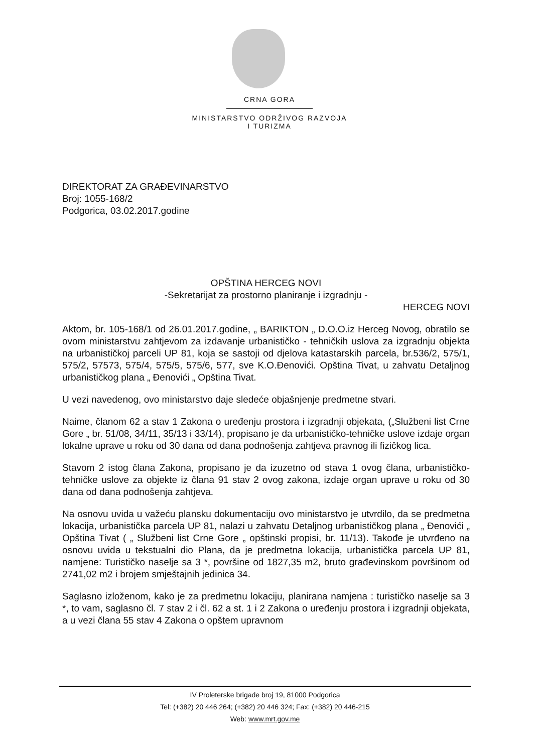CRNA GORA
MINISTARSTVO ODRŽIVOG RAZVOJA
I TURIZMA
DIREKTORAT ZA GRAĐEVINARSTVO
Broj: 1055-168/2
Podgorica, 03.02.2017.godine
OPŠTINA HERCEG NOVI
-Sekretarijat za prostorno planiranje i izgradnju -
HERCEG NOVI
Aktom, br. 105-168/1 od 26.01.2017.godine, „ BARIKTON „ D.O.O.iz Herceg Novog, obratilo se ovom ministarstvu zahtjevom za izdavanje urbanističko - tehničkih uslova za izgradnju objekta na urbanističkoj parceli UP 81, koja se sastoji od djelova katastarskih parcela, br.536/2, 575/1, 575/2, 57573, 575/4, 575/5, 575/6, 577, sve K.O.Đenovići. Opština Tivat, u zahvatu Detaljnog urbanističkog plana „ Đenovići „ Opština Tivat.
U vezi navedenog, ovo ministarstvo daje sledeće objašnjenje predmetne stvari.
Naime, članom 62 a stav 1 Zakona o uređenju prostora i izgradnji objekata, („Službeni list Crne Gore „ br. 51/08, 34/11, 35/13 i 33/14), propisano je da urbanističko-tehničke uslove izdaje organ lokalne uprave u roku od 30 dana od dana podnošenja zahtjeva pravnog ili fizičkog lica.
Stavom 2 istog člana Zakona, propisano je da izuzetno od stava 1 ovog člana, urbanističko-tehničke uslove za objekte iz člana 91 stav 2 ovog zakona, izdaje organ uprave u roku od 30 dana od dana podnošenja zahtjeva.
Na osnovu uvida u važeću plansku dokumentaciju ovo ministarstvo je utvrdilo, da se predmetna lokacija, urbanistička parcela UP 81, nalazi u zahvatu Detaljnog urbanističkog plana „ Đenovići „ Opština Tivat ( „ Službeni list Crne Gore „ opštinski propisi, br. 11/13). Takođe je utvrđeno na osnovu uvida u tekstualni dio Plana, da je predmetna lokacija, urbanistička parcela UP 81, namjene: Turističko naselje sa 3 *, površine od 1827,35 m2, bruto građevinskom površinom od 2741,02 m2 i brojem smještajnih jedinica 34.
Saglasno izloženom, kako je za predmetnu lokaciju, planirana namjena : turističko naselje sa 3 *, to vam, saglasno čl. 7 stav 2 i čl. 62 a st. 1 i 2 Zakona o uređenju prostora i izgradnji objekata, a u vezi člana 55 stav 4 Zakona o opštem upravnom
IV Proleterske brigade broj 19, 81000 Podgorica
Tel: (+382) 20 446 264; (+382) 20 446 324; Fax: (+382) 20 446-215
Web: www.mrt.gov.me